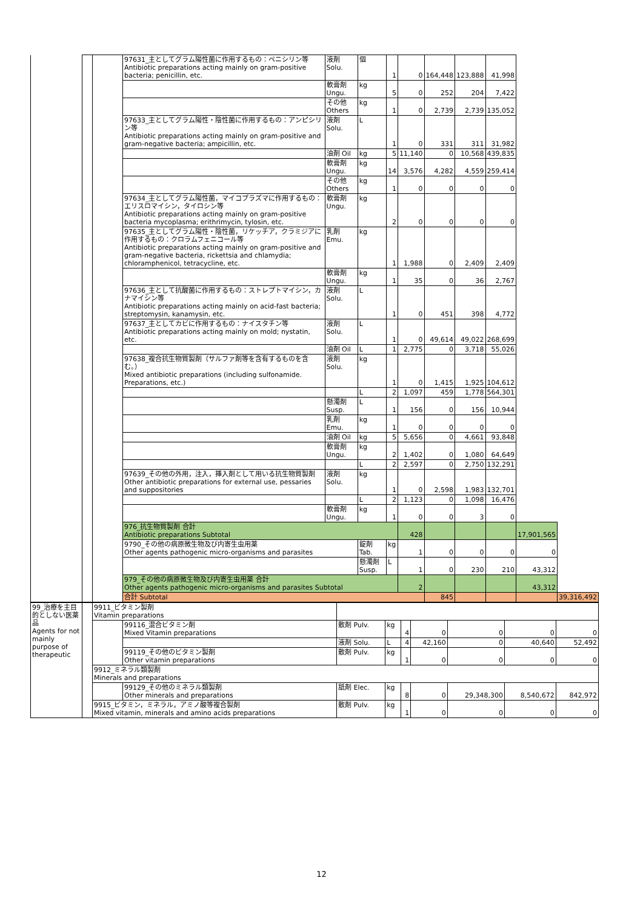| | | | 97631_主としてグラム陽性菌に作用するもの：ペニシリン等 Antibiotic preparations acting mainly on gram-positive bacteria; penicillin, etc. | 液剤 Solu. | 個 | 1 | 0 | 164,448 | 123,888 | 41,998 | | |
| | | | | 軟膏剤 Ungu. | kg | 5 | 0 | 252 | 204 | 7,422 | | |
| | | | | その他 Others | kg | 1 | 0 | 2,739 | 2,739 | 135,052 | | |
| | | | 97633_主としてグラム陽性・陰性菌に作用するもの：アンピシリン等 Antibiotic preparations acting mainly on gram-positive and gram-negative bacteria; ampicillin, etc. | 液剤 Solu. | L | 1 | 0 | 331 | 311 | 31,982 | | |
| | | | | 油剤 Oil | kg | 5 | 11,140 | 0 | 10,568 | 439,835 | | |
| | | | | 軟膏剤 Ungu. | kg | 14 | 3,576 | 4,282 | 4,559 | 259,414 | | |
| | | | | その他 Others | kg | 1 | 0 | 0 | 0 | 0 | | |
| | | | 97634_主としてグラム陽性菌，マイコプラズマに作用するもの：エリスロマイシン，タイロシン等 Antibiotic preparations acting mainly on gram-positive bacteria mycoplasma; erithrimycin, tylosin, etc. | 軟膏剤 Ungu. | kg | 2 | 0 | 0 | 0 | 0 | | |
| | | | 97635_主としてグラム陽性・陰性菌，リケッチア，クラミジアに作用するもの：クロラムフェニコール等 Antibiotic preparations acting mainly on gram-positive and gram-negative bacteria, rickettsia and chlamydia; chloramphenicol, tetracycline, etc. | 乳剤 Emu. | kg | 1 | 1,988 | 0 | 2,409 | 2,409 | | |
| | | | | 軟膏剤 Ungu. | kg | 1 | 35 | 0 | 36 | 2,767 | | |
| | | | 97636_主として抗酸菌に作用するもの：ストレプトマイシン，カナマイシン等 Antibiotic preparations acting mainly on acid-fast bacteria; streptomysin, kanamysin, etc. | 液剤 Solu. | L | 1 | 0 | 451 | 398 | 4,772 | | |
| | | | 97637_主としてカビに作用するもの：ナイスタチン等 Antibiotic preparations acting mainly on mold; nystatin, etc. | 液剤 Solu. | L | 1 | 0 | 49,614 | 49,022 | 268,699 | | |
| | | | | 油剤 Oil | L | 1 | 2,775 | 0 | 3,718 | 55,026 | | |
| | | | 97638_複合抗生物質製剤（サルファ剤等を含有するものを含む。） Mixed antibiotic preparations (including sulfonamide. Preparations, etc.) | 液剤 Solu. | kg | 1 | 0 | 1,415 | 1,925 | 104,612 | | |
| | | | | | L | 2 | 1,097 | 459 | 1,778 | 564,301 | | |
| | | | | 懸濁剤 Susp. | L | 1 | 156 | 0 | 156 | 10,944 | | |
| | | | | 乳剤 Emu. | kg | 1 | 0 | 0 | 0 | 0 | | |
| | | | | 油剤 Oil | kg | 5 | 5,656 | 0 | 4,661 | 93,848 | | |
| | | | | 軟膏剤 Ungu. | kg | 2 | 1,402 | 0 | 1,080 | 64,649 | | |
| | | | | | L | 2 | 2,597 | 0 | 2,750 | 132,291 | | |
| | | | 97639_その他の外用，注入，挿入剤として用いる抗生物質製剤 Other antibiotic preparations for external use, pessaries and suppositories | 液剤 Solu. | kg | 1 | 0 | 2,598 | 1,983 | 132,701 | | |
| | | | | | L | 2 | 1,123 | 0 | 1,098 | 16,476 | | |
| | | | | 軟膏剤 Ungu. | kg | 1 | 0 | 0 | 3 | 0 | | |
| | | | 976_抗生物質製剤 合計 Antibiotic preparations Subtotal | | | | 428 | | | | 17,901,565 | |
| | | | 9790_その他の病原微生物及び内寄生虫用薬 Other agents pathogenic micro-organisms and parasites | | 錠剤 Tab. | kg | 1 | 0 | 0 | 0 | 0 | |
| | | | | | 懸濁剤 Susp. | L | 1 | 0 | 230 | 210 | 43,312 | |
| | | | 979_その他の病原微生物及び内寄生虫用薬 合計 Other agents pathogenic micro-organisms and parasites Subtotal | | | | 2 | | | | 43,312 | |
| | | | 合計 Subtotal | | | | | 845 | | | | 39,316,492 |
| 99_治療を主目的としない医薬品 Agents for not mainly purpose of therapeutic | | 9911_ビタミン製剤 Vitamin preparations | | | | | | | | |
| | | | 99116_混合ビタミン剤 Mixed Vitamin preparations | 散剤 Pulv. | kg | 4 | 0 | 0 | 0 | 0 |
| | | | | 液剤 Solu. | L | 4 | 42,160 | 0 | 40,640 | 52,492 |
| | | | 99119_その他のビタミン製剤 Other vitamin preparations | 散剤 Pulv. | kg | 1 | 0 | 0 | 0 | 0 |
| | | 9912_ミネラル類製剤 Minerals and preparations | | | | | | | | |
| | | | 99129_その他のミネラル類製剤 Other minerals and preparations | 舐剤 Elec. | kg | 8 | 0 | 29,348,300 | 8,540,672 | 842,972 |
| | | 9915_ビタミン，ミネラル，アミノ酸等複合製剤 Mixed vitamin, minerals and amino acids preparations | | 散剤 Pulv. | kg | 1 | 0 | 0 | 0 | 0 |
12